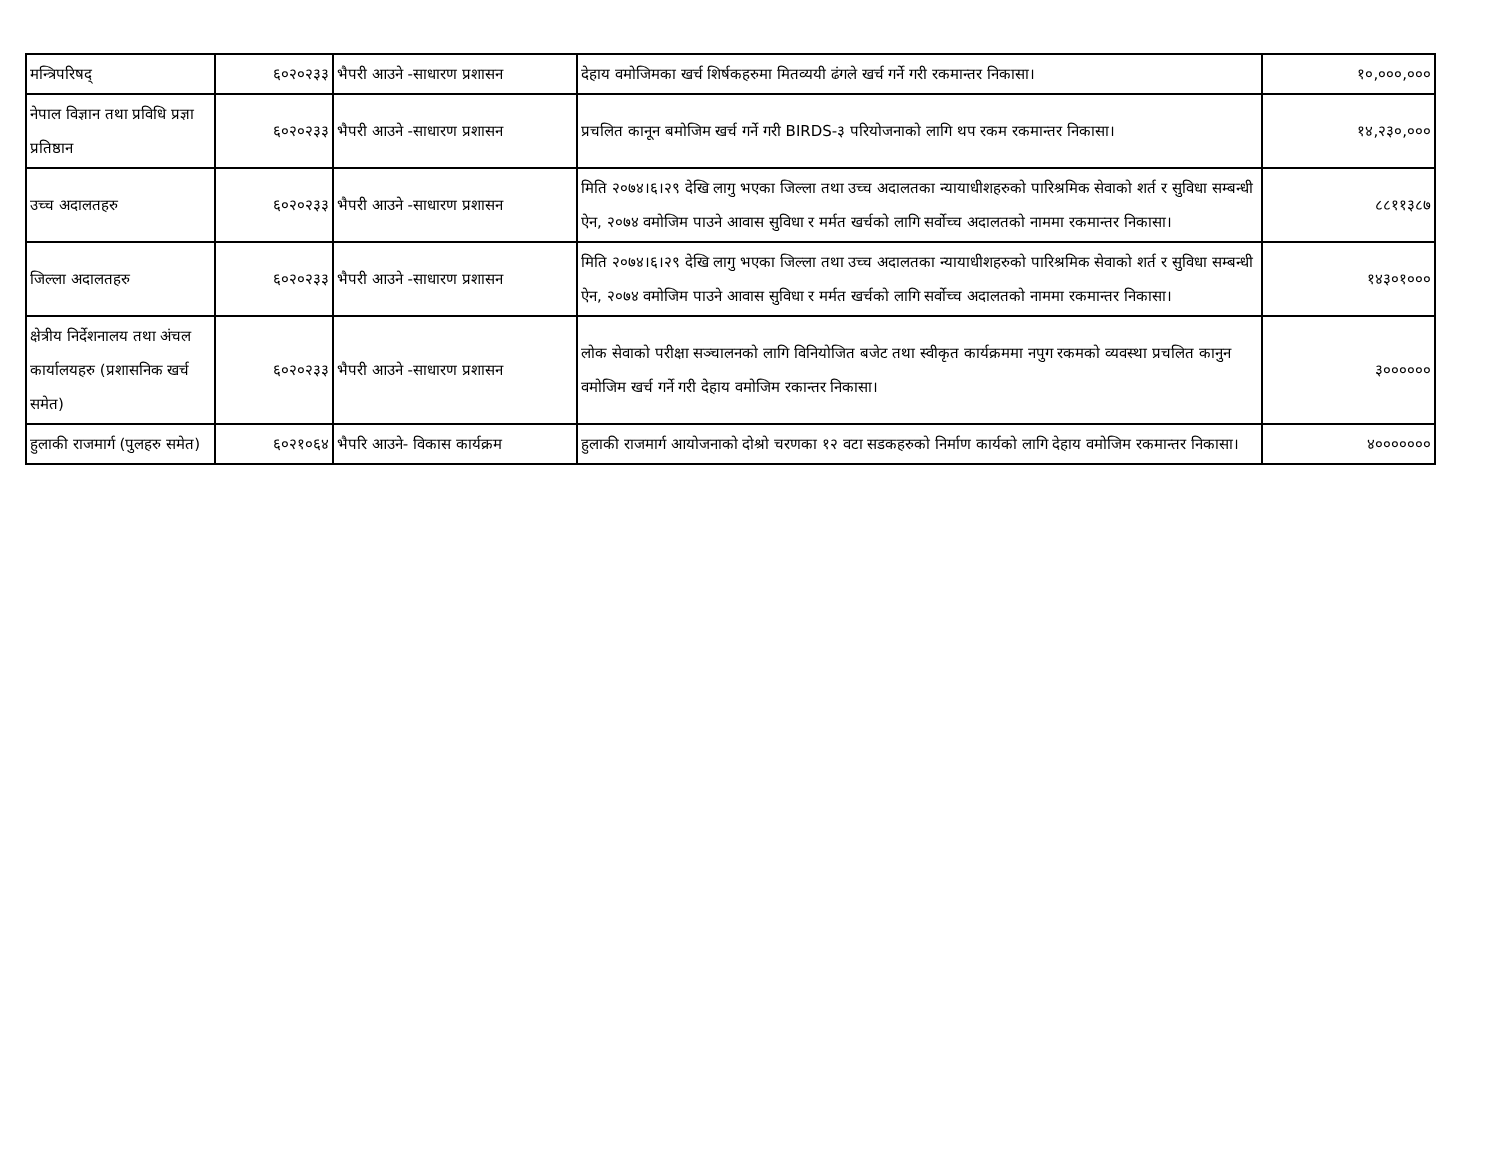| मन्त्रिपरिषद् | ६०२०२३३ | भैपरी आउने -साधारण प्रशासन | देहाय वमोजिमका खर्च शिर्षकहरुमा मितव्ययी ढंगले खर्च गर्ने गरी रकमान्तर निकासा। | १०,०००,००० |
| नेपाल विज्ञान तथा प्रविधि प्रज्ञा प्रतिष्ठान | ६०२०२३३ | भैपरी आउने -साधारण प्रशासन | प्रचलित कानून बमोजिम खर्च गर्ने गरी BIRDS-३ परियोजनाको लागि थप रकम रकमान्तर निकासा। | १४,२३०,००० |
| उच्च अदालतहरु | ६०२०२३३ | भैपरी आउने -साधारण प्रशासन | मिति २०७४।६।२९ देखि लागु भएका जिल्ला तथा उच्च अदालतका न्यायाधीशहरुको पारिश्रमिक सेवाको शर्त र सुविधा सम्बन्धी ऐन, २०७४ वमोजिम पाउने आवास सुविधा र मर्मत खर्चको लागि सर्वोच्च अदालतको नाममा रकमान्तर निकासा। | ८८११३८७ |
| जिल्ला अदालतहरु | ६०२०२३३ | भैपरी आउने -साधारण प्रशासन | मिति २०७४।६।२९ देखि लागु भएका जिल्ला तथा उच्च अदालतका न्यायाधीशहरुको पारिश्रमिक सेवाको शर्त र सुविधा सम्बन्धी ऐन, २०७४ वमोजिम पाउने आवास सुविधा र मर्मत खर्चको लागि सर्वोच्च अदालतको नाममा रकमान्तर निकासा। | १४३०१००० |
| क्षेत्रीय निर्देशनालय तथा अंचल कार्यालयहरु (प्रशासनिक खर्च समेत) | ६०२०२३३ | भैपरी आउने -साधारण प्रशासन | लोक सेवाको परीक्षा सञ्चालनको लागि विनियोजित बजेट तथा स्वीकृत कार्यक्रममा नपुग रकमको व्यवस्था प्रचलित कानुन वमोजिम खर्च गर्ने गरी देहाय वमोजिम रकान्तर निकासा। | ३०००००० |
| हुलाकी राजमार्ग (पुलहरु समेत) | ६०२१०६४ | भैपरि आउने- विकास कार्यक्रम | हुलाकी राजमार्ग आयोजनाको दोश्रो चरणका १२ वटा सडकहरुको निर्माण कार्यको लागि देहाय वमोजिम रकमान्तर निकासा। | ४००००००० |